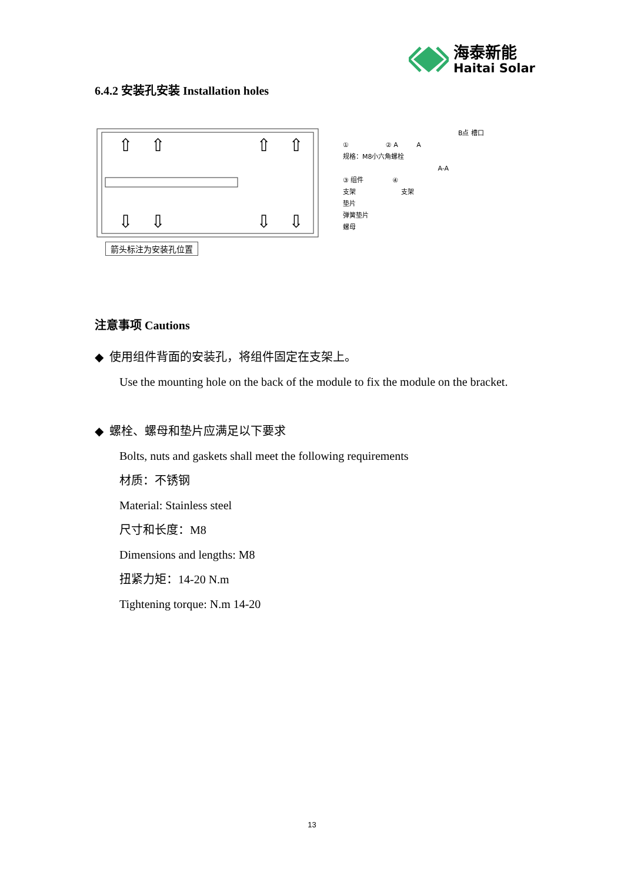海泰新能
Haitai Solar
6.4.2 安装孔安装 Installation holes
⇧
⇧
⇧
⇧
⇩
⇩
⇩
⇩
箭头标注为安装孔位置
B点 槽口
① ② A A
规格：M8小六角螺栓
A-A
③ 组件 ④
支架 支架
垫片
弹簧垫片
螺母
注意事项 Cautions
◆ 使用组件背面的安装孔，将组件固定在支架上。
Use the mounting hole on the back of the module to fix the module on the bracket.
◆ 螺栓、螺母和垫片应满足以下要求
Bolts, nuts and gaskets shall meet the following requirements
材质：不锈钢
Material: Stainless steel
尺寸和长度：M8
Dimensions and lengths: M8
扭紧力矩：14-20 N.m
Tightening torque: N.m 14-20
13